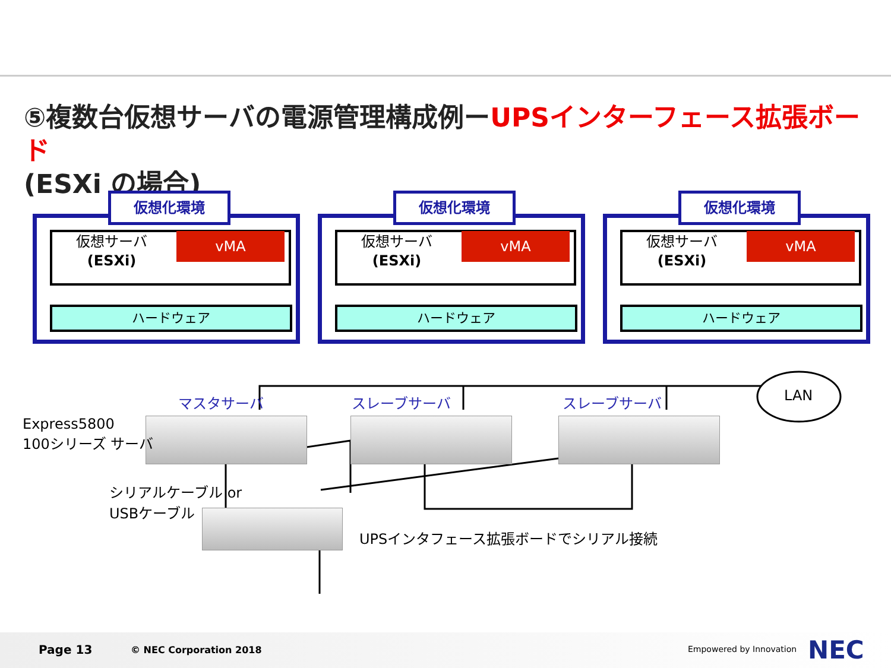⑤複数台仮想サーバの電源管理構成例ーUPSインターフェース拡張ボード
(ESXi の場合)
仮想化環境
仮想サーバ
(ESXi)
vMA
ハードウェア
仮想化環境
仮想サーバ
(ESXi)
vMA
ハードウェア
仮想化環境
仮想サーバ
(ESXi)
vMA
ハードウェア
マスタサーバ スレーブサーバ スレーブサーバ LAN
Express5800
100シリーズ サーバ
シリアルケーブル or
USBケーブル
UPSインタフェース拡張ボードでシリアル接続
Page 13 © NEC Corporation 2018 Empowered by Innovation NEC